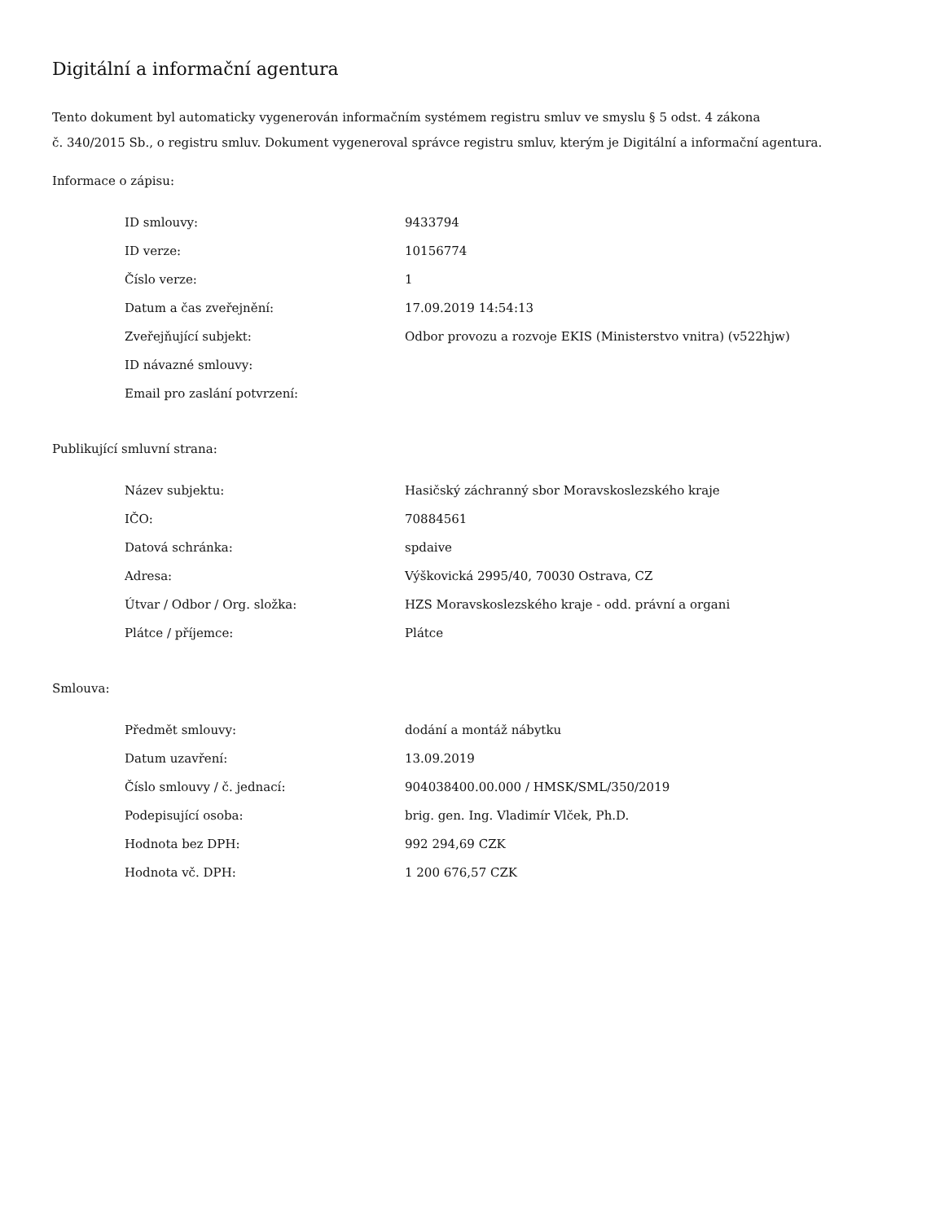Digitální a informační agentura
Tento dokument byl automaticky vygenerován informačním systémem registru smluv ve smyslu § 5 odst. 4 zákona
č. 340/2015 Sb., o registru smluv. Dokument vygeneroval správce registru smluv, kterým je Digitální a informační agentura.
Informace o zápisu:
| ID smlouvy: | 9433794 |
| ID verze: | 10156774 |
| Číslo verze: | 1 |
| Datum a čas zveřejnění: | 17.09.2019 14:54:13 |
| Zveřejňující subjekt: | Odbor provozu a rozvoje EKIS (Ministerstvo vnitra) (v522hjw) |
| ID návazné smlouvy: | |
| Email pro zaslání potvrzení: | |
Publikující smluvní strana:
| Název subjektu: | Hasičský záchranný sbor Moravskoslezského kraje |
| IČO: | 70884561 |
| Datová schránka: | spdaive |
| Adresa: | Výškovická 2995/40, 70030 Ostrava, CZ |
| Útvar / Odbor / Org. složka: | HZS Moravskoslezského kraje - odd. právní a organi |
| Plátce / příjemce: | Plátce |
Smlouva:
| Předmět smlouvy: | dodání a montáž nábytku |
| Datum uzavření: | 13.09.2019 |
| Číslo smlouvy / č. jednací: | 904038400.00.000 / HMSK/SML/350/2019 |
| Podepisující osoba: | brig. gen. Ing. Vladimír Vlček, Ph.D. |
| Hodnota bez DPH: | 992 294,69 CZK |
| Hodnota vč. DPH: | 1 200 676,57 CZK |